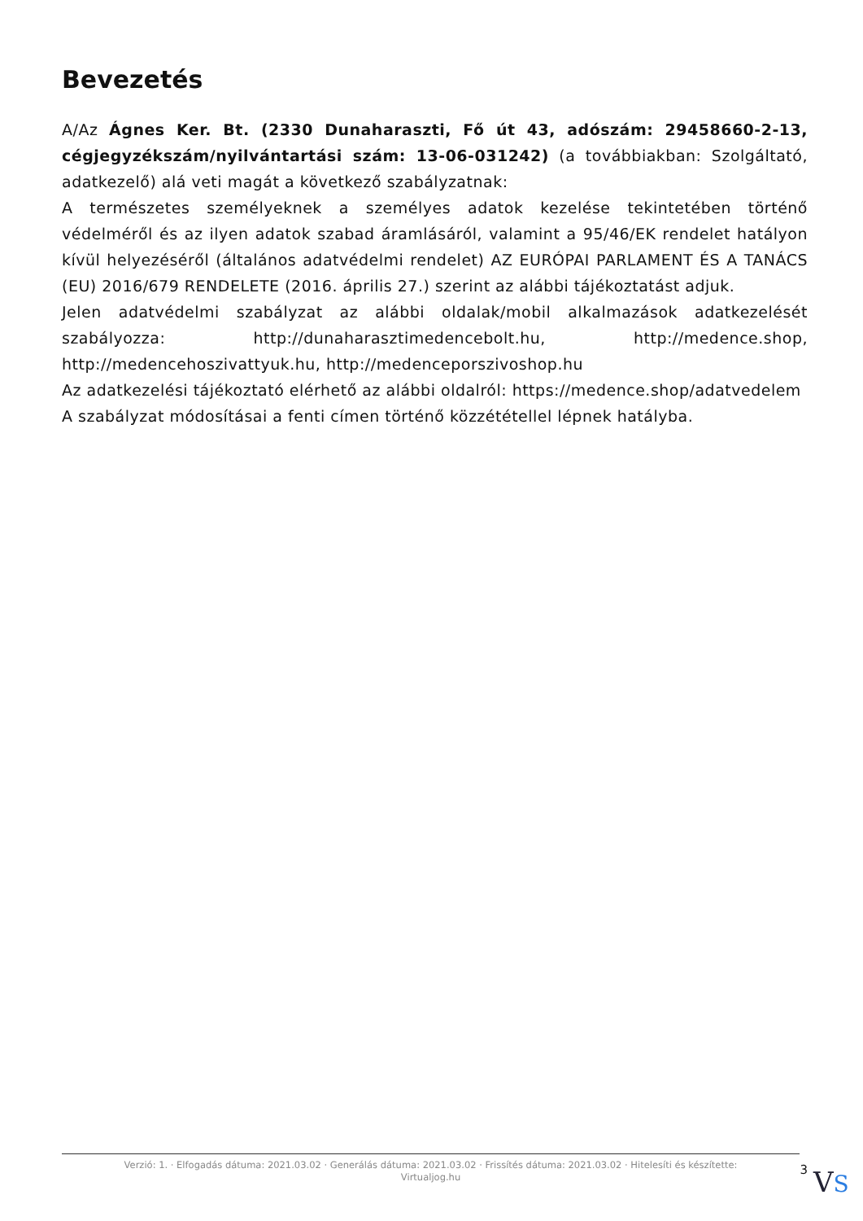Bevezetés
A/Az Ágnes Ker. Bt. (2330 Dunaharaszti, Fő út 43, adószám: 29458660-2-13, cégjegyzékszám/nyilvántartási szám: 13-06-031242) (a továbbiakban: Szolgáltató, adatkezelő) alá veti magát a következő szabályzatnak:
A természetes személyeknek a személyes adatok kezelése tekintetében történő védelméről és az ilyen adatok szabad áramlásáról, valamint a 95/46/EK rendelet hatályon kívül helyezéséről (általános adatvédelmi rendelet) AZ EURÓPAI PARLAMENT ÉS A TANÁCS (EU) 2016/679 RENDELETE (2016. április 27.) szerint az alábbi tájékoztatást adjuk.
Jelen adatvédelmi szabályzat az alábbi oldalak/mobil alkalmazások adatkezelését szabályozza: http://dunaharasztimedencebolt.hu, http://medence.shop, http://medencehoszivattyuk.hu, http://medenceporszivoshop.hu
Az adatkezelési tájékoztató elérhető az alábbi oldalról: https://medence.shop/adatvedelem
A szabályzat módosításai a fenti címen történő közzététellel lépnek hatályba.
Verzió: 1. · Elfogadás dátuma: 2021.03.02 · Generálás dátuma: 2021.03.02 · Frissítés dátuma: 2021.03.02 · Hitelesíti és készítette: Virtualjog.hu
3
VS